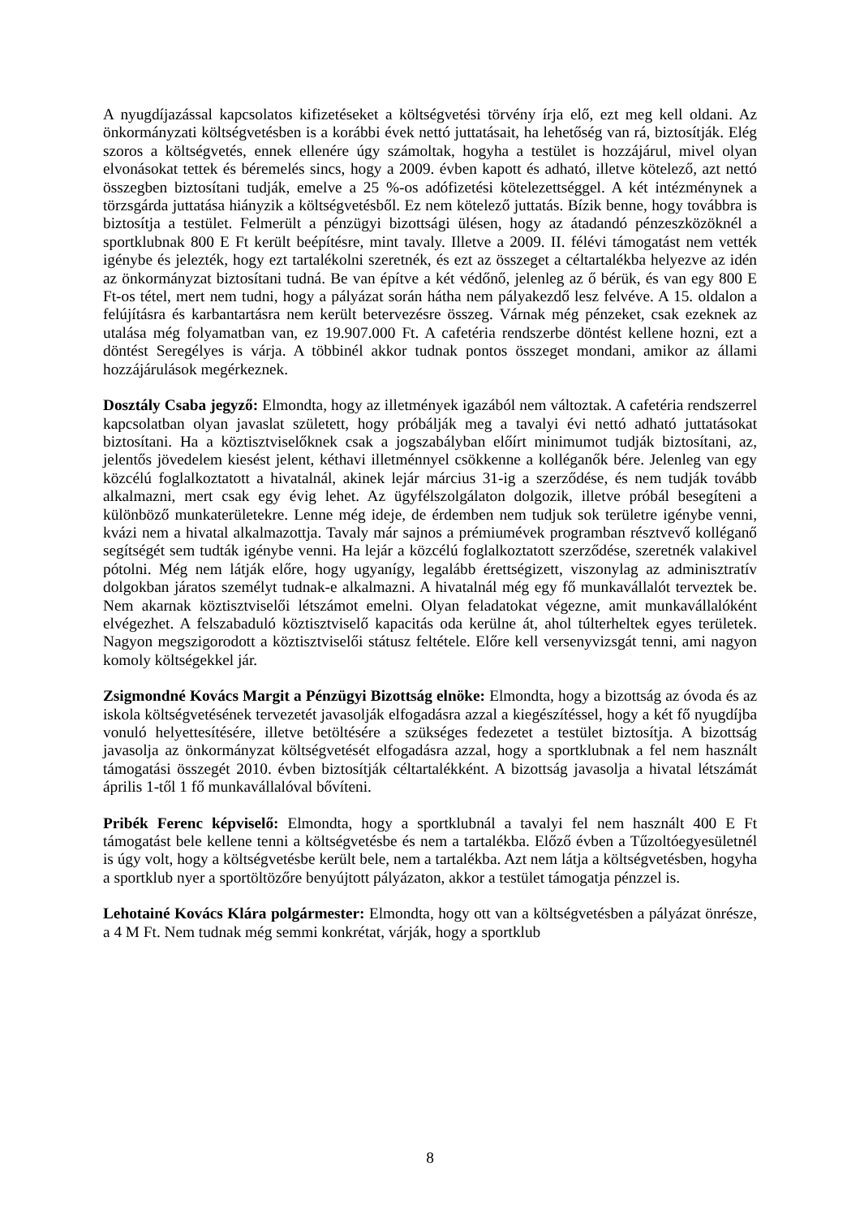A nyugdíjazással kapcsolatos kifizetéseket a költségvetési törvény írja elő, ezt meg kell oldani. Az önkormányzati költségvetésben is a korábbi évek nettó juttatásait, ha lehetőség van rá, biztosítják. Elég szoros a költségvetés, ennek ellenére úgy számoltak, hogyha a testület is hozzájárul, mivel olyan elvonásokat tettek és béremelés sincs, hogy a 2009. évben kapott és adható, illetve kötelező, azt nettó összegben biztosítani tudják, emelve a 25 %-os adófizetési kötelezettséggel. A két intézménynek a törzsgárda juttatása hiányzik a költségvetésből. Ez nem kötelező juttatás. Bízik benne, hogy továbbra is biztosítja a testület. Felmerült a pénzügyi bizottsági ülésen, hogy az átadandó pénzeszközöknél a sportklubnak 800 E Ft került beépítésre, mint tavaly. Illetve a 2009. II. félévi támogatást nem vették igénybe és jelezték, hogy ezt tartalékolni szeretnék, és ezt az összeget a céltartalékba helyezve az idén az önkormányzat biztosítani tudná. Be van építve a két védőnő, jelenleg az ő bérük, és van egy 800 E Ft-os tétel, mert nem tudni, hogy a pályázat során hátha nem pályakezdő lesz felvéve. A 15. oldalon a felújításra és karbantartásra nem került betervezésre összeg. Várnak még pénzeket, csak ezeknek az utalása még folyamatban van, ez 19.907.000 Ft. A cafetéria rendszerbe döntést kellene hozni, ezt a döntést Seregélyes is várja. A többinél akkor tudnak pontos összeget mondani, amikor az állami hozzájárulások megérkeznek.
Dosztály Csaba jegyző: Elmondta, hogy az illetmények igazából nem változtak. A cafetéria rendszerrel kapcsolatban olyan javaslat született, hogy próbálják meg a tavalyi évi nettó adható juttatásokat biztosítani. Ha a köztisztviselőknek csak a jogszabályban előírt minimumot tudják biztosítani, az, jelentős jövedelem kiesést jelent, kéthavi illetménnyel csökkenne a kolléganők bére. Jelenleg van egy közcélú foglalkoztatott a hivatalnál, akinek lejár március 31-ig a szerződése, és nem tudják tovább alkalmazni, mert csak egy évig lehet. Az ügyfélszolgálaton dolgozik, illetve próbál besegíteni a különböző munkaterületekre. Lenne még ideje, de érdemben nem tudjuk sok területre igénybe venni, kvázi nem a hivatal alkalmazottja. Tavaly már sajnos a prémiumévek programban résztvevő kolléganő segítségét sem tudták igénybe venni. Ha lejár a közcélú foglalkoztatott szerződése, szeretnék valakivel pótolni. Még nem látják előre, hogy ugyanígy, legalább érettségizett, viszonylag az adminisztratív dolgokban járatos személyt tudnak-e alkalmazni. A hivatalnál még egy fő munkavállalót terveztek be. Nem akarnak köztisztviselői létszámot emelni. Olyan feladatokat végezne, amit munkavállalóként elvégezhet. A felszabaduló köztisztviselő kapacitás oda kerülne át, ahol túlterheltek egyes területek. Nagyon megszigorodott a köztisztviselői státusz feltétele. Előre kell versenyvizsgát tenni, ami nagyon komoly költségekkel jár.
Zsigmondné Kovács Margit a Pénzügyi Bizottság elnöke: Elmondta, hogy a bizottság az óvoda és az iskola költségvetésének tervezetét javasolják elfogadásra azzal a kiegészítéssel, hogy a két fő nyugdíjba vonuló helyettesítésére, illetve betöltésére a szükséges fedezetet a testület biztosítja. A bizottság javasolja az önkormányzat költségvetését elfogadásra azzal, hogy a sportklubnak a fel nem használt támogatási összegét 2010. évben biztosítják céltartalékként. A bizottság javasolja a hivatal létszámát április 1-től 1 fő munkavállalóval bővíteni.
Pribék Ferenc képviselő: Elmondta, hogy a sportklubnál a tavalyi fel nem használt 400 E Ft támogatást bele kellene tenni a költségvetésbe és nem a tartalékba. Előző évben a Tűzoltóegyesületnél is úgy volt, hogy a költségvetésbe került bele, nem a tartalékba. Azt nem látja a költségvetésben, hogyha a sportklub nyer a sportöltözőre benyújtott pályázaton, akkor a testület támogatja pénzzel is.
Lehotainé Kovács Klára polgármester: Elmondta, hogy ott van a költségvetésben a pályázat önrésze, a 4 M Ft. Nem tudnak még semmi konkrétat, várják, hogy a sportklub
8